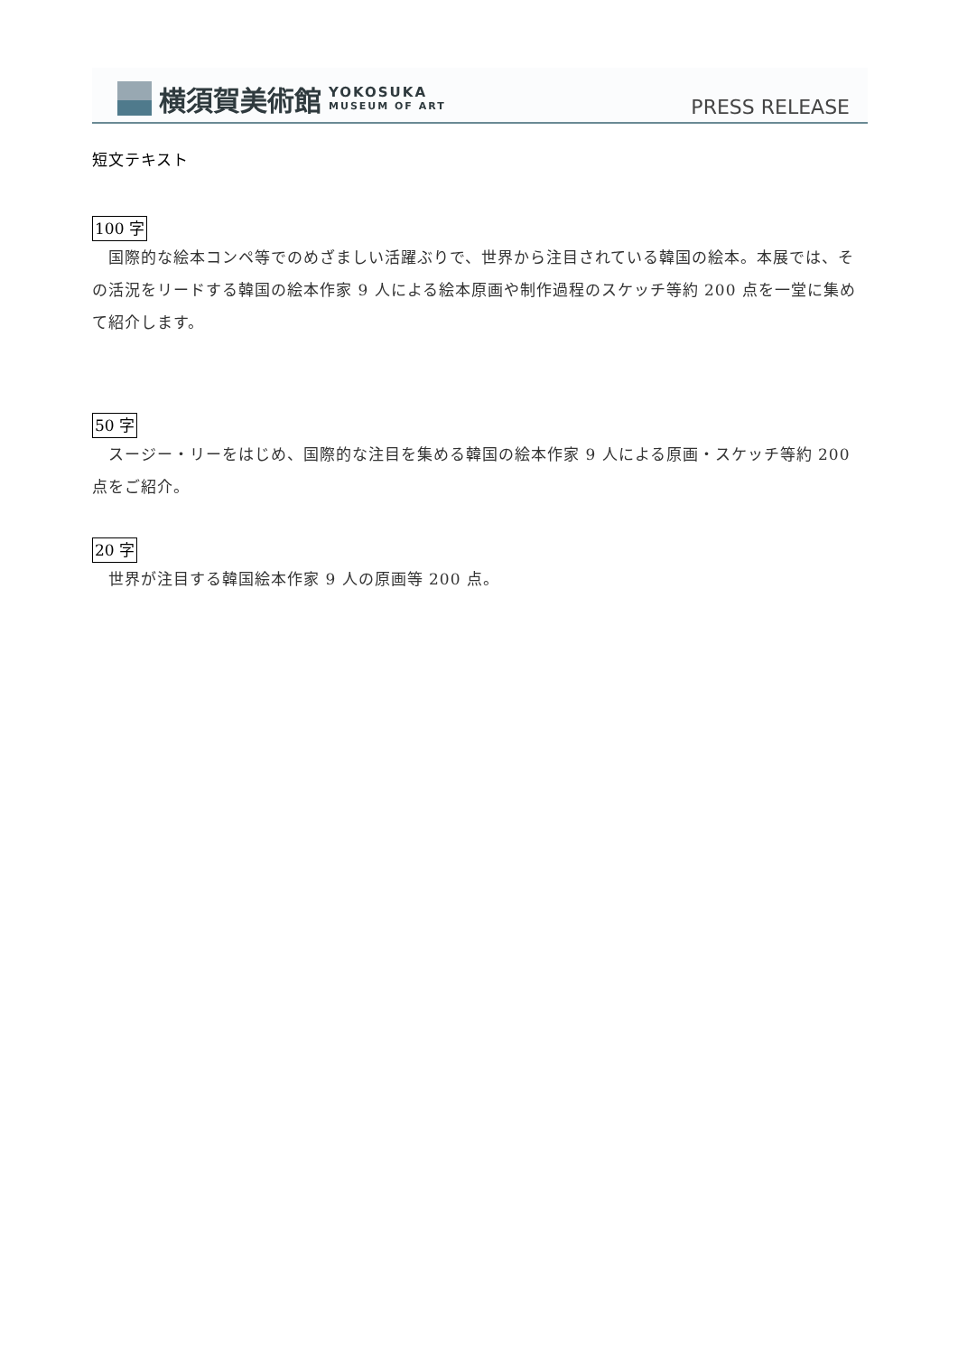横須賀美術館 YOKOSUKA
MUSEUM OF ART
PRESS RELEASE
短文テキスト
100 字
　国際的な絵本コンペ等でのめざましい活躍ぶりで、世界から注目されている韓国の絵本。本展では、その活況をリードする韓国の絵本作家 9 人による絵本原画や制作過程のスケッチ等約 200 点を一堂に集めて紹介します。
50 字
　スージー・リーをはじめ、国際的な注目を集める韓国の絵本作家 9 人による原画・スケッチ等約 200 点をご紹介。
20 字
　世界が注目する韓国絵本作家 9 人の原画等 200 点。